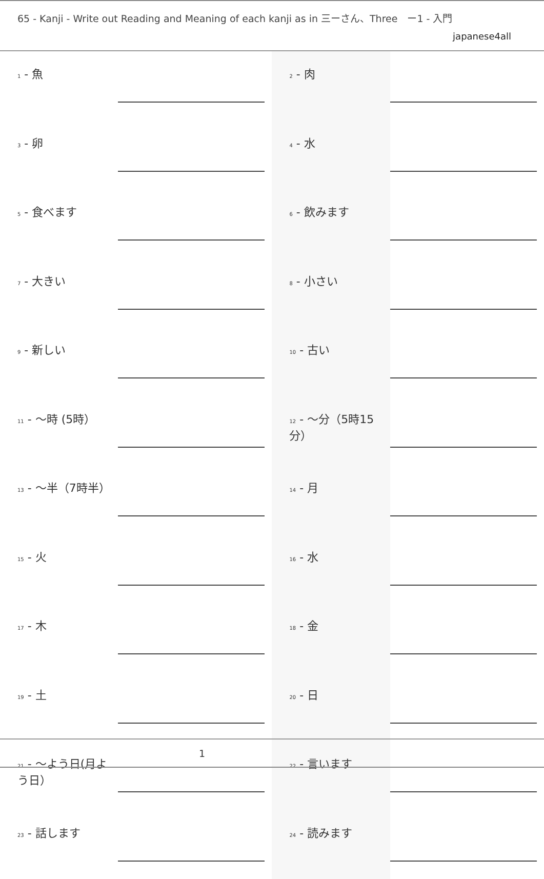65 - Kanji - Write out Reading and Meaning of each kanji as in 三ーさん、Three　ー1 - 入門
japanese4all
| 1 - 魚 | | 2 - 肉 | |
| 3 - 卵 | | 4 - 水 | |
| 5 - 食べます | | 6 - 飲みます | |
| 7 - 大きい | | 8 - 小さい | |
| 9 - 新しい | | 10 - 古い | |
| 11 - 〜時 (5時） | | 12 - 〜分（5時15分） | |
| 13 - 〜半（7時半） | | 14 - 月 | |
| 15 - 火 | | 16 - 水 | |
| 17 - 木 | | 18 - 金 | |
| 19 - 土 | | 20 - 日 | |
| 21 - 〜よう日(月よう日） | | 22 - 言います | |
| 23 - 話します | | 24 - 読みます | |
1